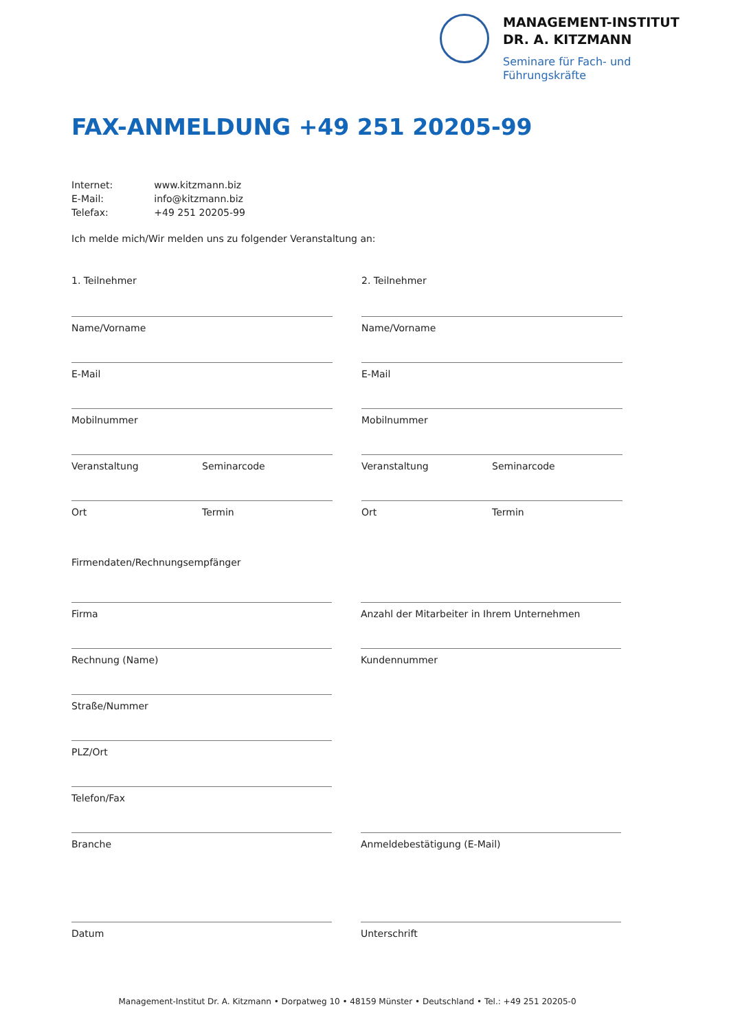MANAGEMENT-INSTITUT
DR. A. KITZMANN
Seminare für Fach- und
Führungskräfte
FAX-ANMELDUNG +49 251 20205-99
| Internet: | www.kitzmann.biz |
| E-Mail: | info@kitzmann.biz |
| Telefax: | +49 251 20205-99 |
Ich melde mich/Wir melden uns zu folgender Veranstaltung an:
1. Teilnehmer
Name/Vorname
E-Mail
Mobilnummer
Veranstaltung Seminarcode
Ort Termin
2. Teilnehmer
Name/Vorname
E-Mail
Mobilnummer
Veranstaltung Seminarcode
Ort Termin
Firmendaten/Rechnungsempfänger
Firma
Rechnung (Name)
Straße/Nummer
PLZ/Ort
Telefon/Fax
Branche
Datum
Anzahl der Mitarbeiter in Ihrem Unternehmen
Kundennummer
Anmeldebestätigung (E-Mail)
Unterschrift
Management-Institut Dr. A. Kitzmann • Dorpatweg 10 • 48159 Münster • Deutschland • Tel.: +49 251 20205-0